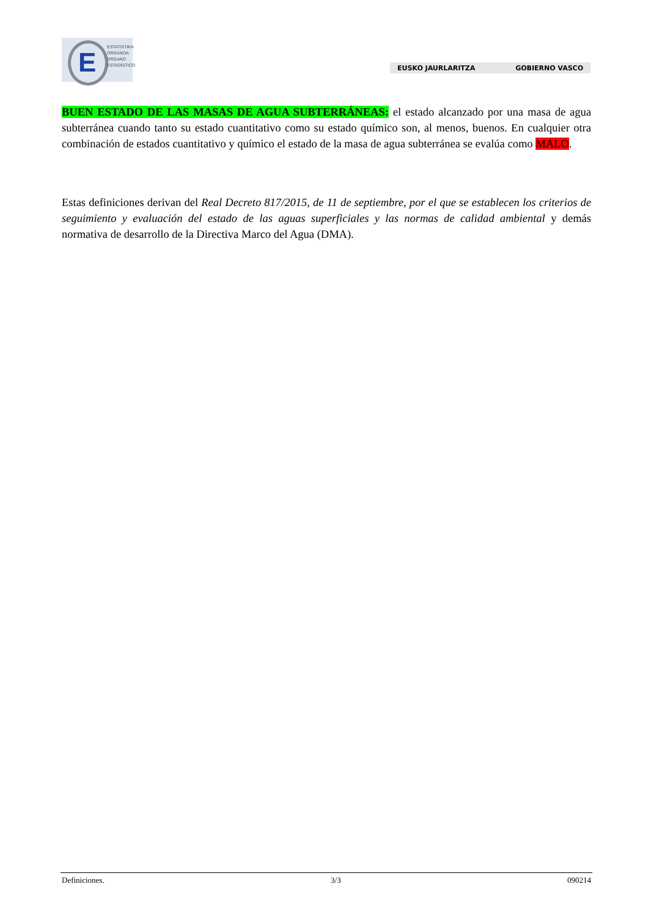E
ESTATISTIKA
ORGANOA
ORGANO
ESTADÍSTICO
EUSKO JAURLARITZA GOBIERNO VASCO
BUEN ESTADO DE LAS MASAS DE AGUA SUBTERRÁNEAS: el estado alcanzado por una masa de agua subterránea cuando tanto su estado cuantitativo como su estado químico son, al menos, buenos. En cualquier otra combinación de estados cuantitativo y químico el estado de la masa de agua subterránea se evalúa como MALO.
Estas definiciones derivan del Real Decreto 817/2015, de 11 de septiembre, por el que se establecen los criterios de seguimiento y evaluación del estado de las aguas superficiales y las normas de calidad ambiental y demás normativa de desarrollo de la Directiva Marco del Agua (DMA).
Definiciones. 3/3 090214